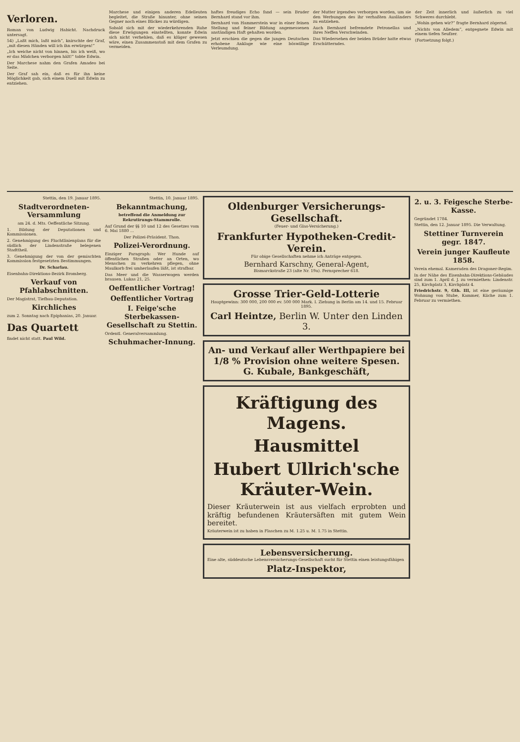Verloren.
Roman von Ludwig Habicht. Nachdruck untersagt.
54) „Laßt mich, laßt mich“, knirschte der Graf, „mit diesen Händen will ich ihn erwürgen!“
„Ich weiche nicht von hinnen, bis ich weiß, wo er das Mädchen verborgen hält!“ tobte Edwin.
Der Marchese nahm den Grafen Amadeo bei Seite.
Der Graf sah ein, daß es für ihn keine Möglichkeit gab, sich einem Duell mit Edwin zu entziehen.
Marchese und einigen anderen Edelleuten begleitet, die Straße hinunter, ohne seinen Gegner noch eines Blickes zu würdigen.
Sobald sich mit der wiederkehrenden Ruhe diese Erwägungen einstellten, konnte Edwin sich nicht verhehlen, daß es klüger gewesen wäre, einen Zusammenstoß mit dem Grafen zu vermeiden.
haftes freudiges Echo fand — sein Bruder Bernhard stand vor ihm.
Bernhard von Hammerstein war in einer feinen Stellung und feiner Bildung angemessenen anständigen Haft gehalten worden.
Jetzt erschien die gegen die jungen Deutschen erhobene Anklage wie eine böswillige Verleumdung.
der Mutter irgendwo verborgen worden, um sie den Werbungen des ihr verhaßten Ausländers zu entziehen.
Auch Bernhard befremdete Petronellas und ihres Neffen Verschwinden.
Das Wiedersehen der beiden Brüder hatte etwas Erschütterndes.
der Zeit innerlich und äußerlich zu viel Schweres durchlebt.
„Wohin gehen wir?“ fragte Bernhard zögernd.
„Nichts von Alledem“, entgegnete Edwin mit einem tiefen Seufzer.
(Fortsetzung folgt.)
Stettin, den 19. Januar 1895.
Stadtverordneten-Versammlung
am 24. d. Mts. Oeffentliche Sitzung.
1. Bildung der Deputationen und Kommissionen.
2. Genehmigung des Fluchtlinienplans für die südlich der Lindenstraße belegenen Stadttheil.
3. Genehmigung der von der gemischten Kommission festgesetzten Bestimmungen.
Dr. Scharlau.
Eisenbahn-Direktions-Bezirk Bromberg.
Verkauf von Pfahlabschnitten.
Der Magistrat, Tiefbau-Deputation.
Kirchliches
zum 2. Sonntag nach Epiphanias, 20. Januar.
Das Quartett
findet nicht statt. Paul Wild.
Stettin, 10. Januar 1895.
Bekanntmachung,
betreffend die Anmeldung zur Rekrutirungs-Stammrolle.
Auf Grund der §§ 10 und 12 des Gesetzes vom 6. Mai 1880 ...
Der Polizei-Präsident. Thon.
Polizei-Verordnung.
Einziger Paragraph: Wer Hunde auf öffentlichen Straßen oder an Orten, wo Menschen zu verkehren pflegen, ohne Maulkorb frei umherlaufen läßt, ist strafbar.
Das Meer und die Wasserwogen werden brausen. Lukas 21, 25.
Oeffentlicher Vortrag!
Oeffentlicher Vortrag
I. Feige'sche Sterbekassen-Gesellschaft zu Stettin.
Ordentl. Generalversammlung.
Schuhmacher-Innung.
Oldenburger Versicherungs-Gesellschaft.
(Feuer- und Glas-Versicherung.)
Frankfurter Hypotheken-Credit-Verein.
Für obige Gesellschaften nehme ich Anträge entgegen.
Bernhard Karschny, General-Agent,
Bismarckstraße 23 (alte Nr. 19a). Fernsprecher 618.
Grosse Trier-Geld-Lotterie
Hauptgewinn: 300 000, 200 000 ev. 500 000 Mark. I. Ziehung in Berlin am 14. und 15. Februar 1895.
Carl Heintze, Berlin W. Unter den Linden 3.
An- und Verkauf aller Werthpapiere bei 1/8 % Provision ohne weitere Spesen.
G. Kubale, Bankgeschäft,
Kräftigung des Magens.
Hausmittel
Hubert Ullrich'sche Kräuter-Wein.
Dieser Kräuterwein ist aus vielfach erprobten und kräftig befundenen Kräutersäften mit gutem Wein bereitet.
Kräuterwein ist zu haben in Flaschen zu M. 1.25 u. M. 1.75 in Stettin.
Lebensversicherung.
Eine alte, süddeutsche Lebensversicherungs-Gesellschaft sucht für Stettin einen leistungsfähigen
Platz-Inspektor,
2. u. 3. Feigesche Sterbe-Kasse.
Gegründet 1784.
Stettin, den 12. Januar 1895. Die Verwaltung.
Stettiner Turnverein gegr. 1847.
Verein junger Kaufleute 1858.
Verein ehemal. Kameraden des Dragoner-Regim.
In der Nähe des Eisenbahn-Direktions-Gebäudes sind zum 1. April d. J. zu vermiethen: Lindenstr. 25, Kirchplatz 3, Kirchplatz 4.
Friedrichstr. 9, Gth. III, ist eine geräumige Wohnung von Stube, Kammer, Küche zum 1. Februar zu vermiethen.